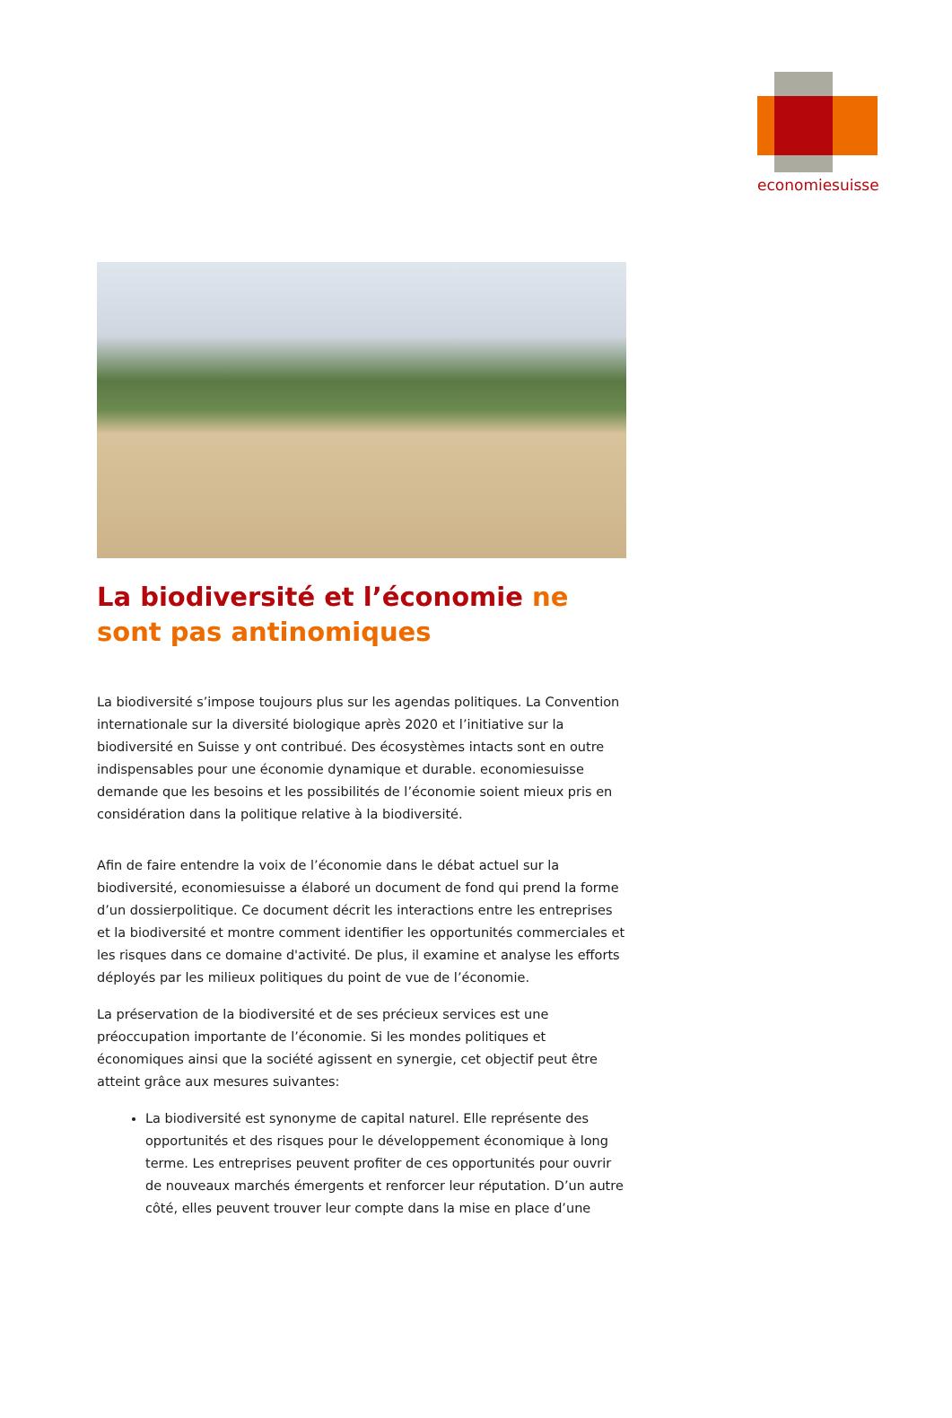economiesuisse
La biodiversité et l’économie ne sont pas antinomiques
La biodiversité s’impose toujours plus sur les agendas politiques. La Convention internationale sur la diversité biologique après 2020 et l’initiative sur la biodiversité en Suisse y ont contribué. Des écosystèmes intacts sont en outre indispensables pour une économie dynamique et durable. economiesuisse demande que les besoins et les possibilités de l’économie soient mieux pris en considération dans la politique relative à la biodiversité.
Afin de faire entendre la voix de l’économie dans le débat actuel sur la biodiversité, economiesuisse a élaboré un document de fond qui prend la forme d’un dossierpolitique. Ce document décrit les interactions entre les entreprises et la biodiversité et montre comment identifier les opportunités commerciales et les risques dans ce domaine d'activité. De plus, il examine et analyse les efforts déployés par les milieux politiques du point de vue de l’économie.
La préservation de la biodiversité et de ses précieux services est une préoccupation importante de l’économie. Si les mondes politiques et économiques ainsi que la société agissent en synergie, cet objectif peut être atteint grâce aux mesures suivantes:
La biodiversité est synonyme de capital naturel. Elle représente des opportunités et des risques pour le développement économique à long terme. Les entreprises peuvent profiter de ces opportunités pour ouvrir de nouveaux marchés émergents et renforcer leur réputation. D’un autre côté, elles peuvent trouver leur compte dans la mise en place d’une